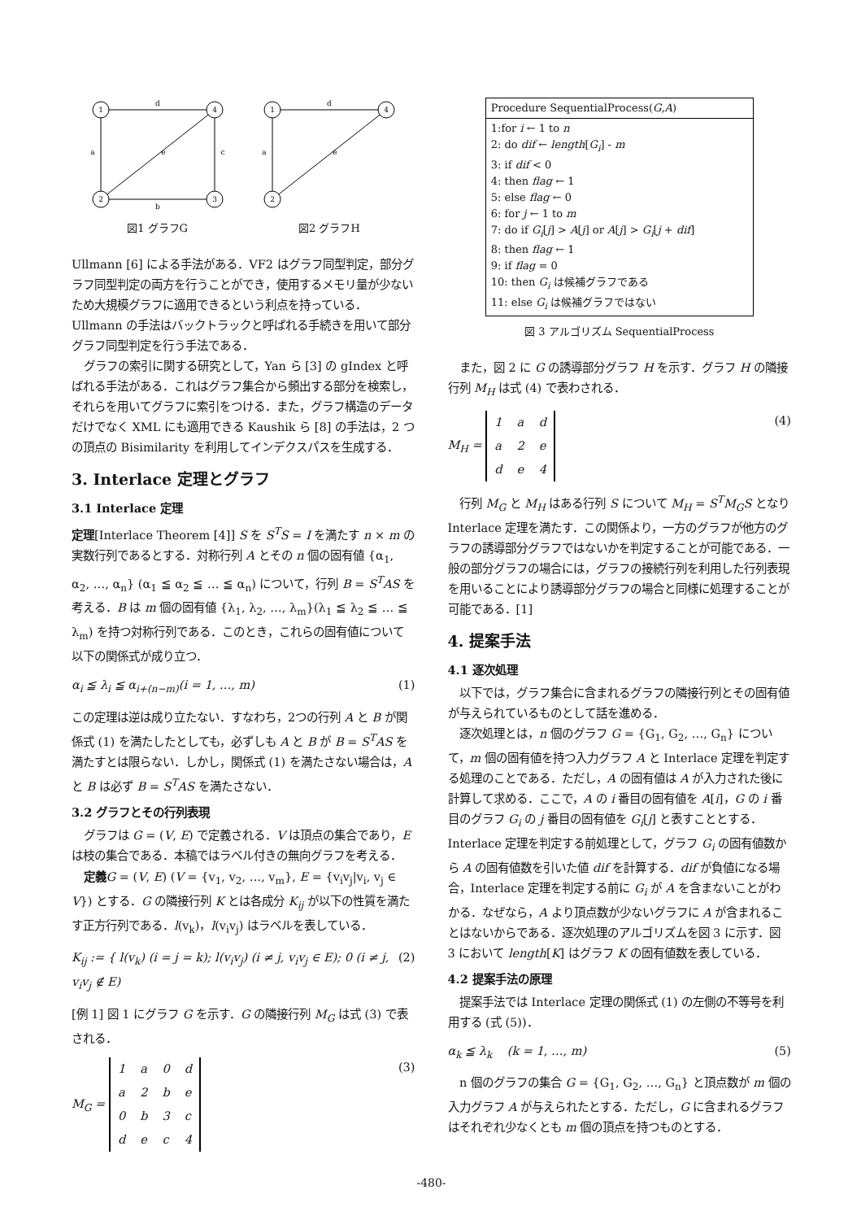1
4
2
3
d
a
e
c
b
図1 グラフG
1
4
2
d
a
e
図2 グラフH
Ullmann [6] による手法がある．VF2 はグラフ同型判定，部分グラフ同型判定の両方を行うことができ，使用するメモリ量が少ないため大規模グラフに適用できるという利点を持っている．Ullmann の手法はバックトラックと呼ばれる手続きを用いて部分グラフ同型判定を行う手法である．
グラフの索引に関する研究として，Yan ら [3] の gIndex と呼ばれる手法がある．これはグラフ集合から頻出する部分を検索し，それらを用いてグラフに索引をつける．また，グラフ構造のデータだけでなく XML にも適用できる Kaushik ら [8] の手法は，2 つの頂点の Bisimilarity を利用してインデクスパスを生成する．
3. Interlace 定理とグラフ
3.1 Interlace 定理
定理[Interlace Theorem [4]] S を S<sup>T</sup>S = I を満たす n × m の実数行列であるとする．対称行列 A とその n 個の固有値 {α<sub>1</sub>, α<sub>2</sub>, …, α<sub>n</sub>} (α<sub>1</sub> ≦ α<sub>2</sub> ≦ … ≦ α<sub>n</sub>) について，行列 B = S<sup>T</sup>AS を考える．B は m 個の固有値 {λ<sub>1</sub>, λ<sub>2</sub>, …, λ<sub>m</sub>}(λ<sub>1</sub> ≦ λ<sub>2</sub> ≦ … ≦ λ<sub>m</sub>) を持つ対称行列である．このとき，これらの固有値について以下の関係式が成り立つ．
α<sub>i</sub> ≦ λ<sub>i</sub> ≦ α<sub>i+(n−m)</sub>(i = 1, …, m) (1)
この定理は逆は成り立たない．すなわち，2つの行列 A と B が関係式 (1) を満たしたとしても，必ずしも A と B が B = S<sup>T</sup>AS を満たすとは限らない．しかし，関係式 (1) を満たさない場合は，A と B は必ず B = S<sup>T</sup>AS を満たさない．
3.2 グラフとその行列表現
グラフは G = (V, E) で定義される．V は頂点の集合であり，E は枝の集合である．本稿ではラベル付きの無向グラフを考える．
定義 G = (V, E) (V = {v<sub>1</sub>, v<sub>2</sub>, …, v<sub>m</sub>}, E = {v<sub>i</sub>v<sub>j</sub>|v<sub>i</sub>, v<sub>j</sub> ∈ V}) とする．G の隣接行列 K とは各成分 K<sub>ij</sub> が以下の性質を満たす正方行列である．l(v<sub>k</sub>)，l(v<sub>i</sub>v<sub>j</sub>) はラベルを表している．
K<sub>ij</sub> := { l(v<sub>k</sub>) (i = j = k); l(v<sub>i</sub>v<sub>j</sub>) (i ≠ j, v<sub>i</sub>v<sub>j</sub> ∈ E); 0 (i ≠ j, v<sub>i</sub>v<sub>j</sub> ∉ E) (2)
[例 1] 図 1 にグラフ G を示す．G の隣接行列 M<sub>G</sub> は式 (3) で表される．
M<sub>G</sub> =
| 1 | a | 0 | d |
| a | 2 | b | e |
| 0 | b | 3 | c |
| d | e | c | 4 |
(3)
| Procedure SequentialProcess( G , A ) |
| 1:for i ← 1 to n 2: do dif ← length [ G<sub>i</sub> ] - m 3: if dif < 0 4: then flag ← 1 5: else flag ← 0 6: for j ← 1 to m 7: do if G<sub>i</sub> [ j ] > A [ j ] or A [ j ] > G<sub>i</sub> [ j + dif ] 8: then flag ← 1 9: if flag = 0 10: then G<sub>i</sub> は候補グラフである 11: else G<sub>i</sub> は候補グラフではない |
図 3 アルゴリズム SequentialProcess
また，図 2 に G の誘導部分グラフ H を示す．グラフ H の隣接行列 M<sub>H</sub> は式 (4) で表わされる．
M<sub>H</sub> =
| 1 | a | d |
| a | 2 | e |
| d | e | 4 |
(4)
行列 M<sub>G</sub> と M<sub>H</sub> はある行列 S について M<sub>H</sub> = S<sup>T</sup>M<sub>G</sub>S となり Interlace 定理を満たす．この関係より，一方のグラフが他方のグラフの誘導部分グラフではないかを判定することが可能である．一般の部分グラフの場合には，グラフの接続行列を利用した行列表現を用いることにより誘導部分グラフの場合と同様に処理することが可能である．[1]
4. 提案手法
4.1 逐次処理
以下では，グラフ集合に含まれるグラフの隣接行列とその固有値が与えられているものとして話を進める．
逐次処理とは，n 個のグラフ G = {G<sub>1</sub>, G<sub>2</sub>, …, G<sub>n</sub>} について，m 個の固有値を持つ入力グラフ A と Interlace 定理を判定する処理のことである．ただし，A の固有値は A が入力された後に計算して求める．ここで，A の i 番目の固有値を A[i]，G の i 番目のグラフ G<sub>i</sub> の j 番目の固有値を G<sub>i</sub>[j] と表すこととする．Interlace 定理を判定する前処理として，グラフ G<sub>i</sub> の固有値数から A の固有値数を引いた値 dif を計算する．dif が負値になる場合，Interlace 定理を判定する前に G<sub>i</sub> が A を含まないことがわかる．なぜなら，A より頂点数が少ないグラフに A が含まれることはないからである．逐次処理のアルゴリズムを図 3 に示す．図 3 において length[K] はグラフ K の固有値数を表している．
4.2 提案手法の原理
提案手法では Interlace 定理の関係式 (1) の左側の不等号を利用する (式 (5))．
α<sub>k</sub> ≦ λ<sub>k</sub> (k = 1, …, m) (5)
n 個のグラフの集合 G = {G<sub>1</sub>, G<sub>2</sub>, …, G<sub>n</sub>} と頂点数が m 個の入力グラフ A が与えられたとする．ただし，G に含まれるグラフはそれぞれ少なくとも m 個の頂点を持つものとする．
-480-